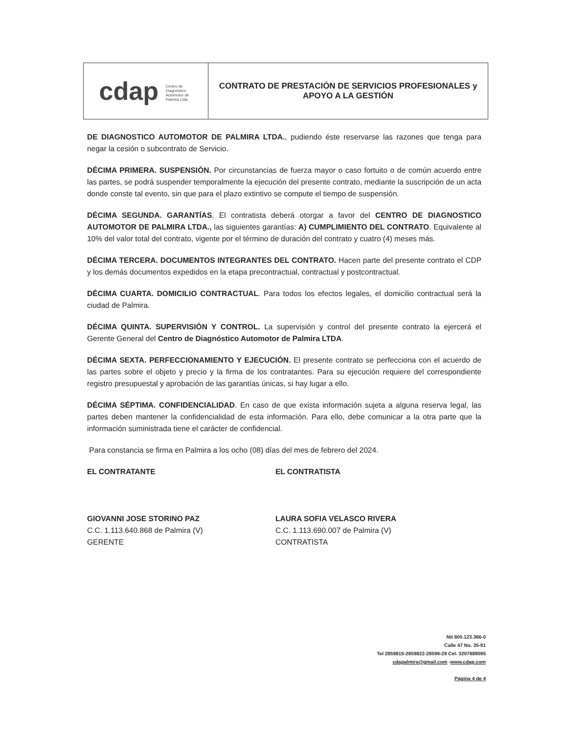| cdap Centro de Diagnóstico Automotor de Palmira Ltda. | CONTRATO DE PRESTACIÓN DE SERVICIOS PROFESIONALES y APOYO A LA GESTIÓN |
DE DIAGNOSTICO AUTOMOTOR DE PALMIRA LTDA., pudiendo éste reservarse las razones que tenga para negar la cesión o subcontrato de Servicio.
DÉCIMA PRIMERA. SUSPENSIÓN. Por circunstancias de fuerza mayor o caso fortuito o de común acuerdo entre las partes, se podrá suspender temporalmente la ejecución del presente contrato, mediante la suscripción de un acta donde conste tal evento, sin que para el plazo extintivo se compute el tiempo de suspensión.
DÉCIMA SEGUNDA. GARANTÍAS. El contratista deberá otorgar a favor del CENTRO DE DIAGNOSTICO AUTOMOTOR DE PALMIRA LTDA., las siguientes garantías: A) CUMPLIMIENTO DEL CONTRATO. Equivalente al 10% del valor total del contrato, vigente por el término de duración del contrato y cuatro (4) meses más.
DÉCIMA TERCERA. DOCUMENTOS INTEGRANTES DEL CONTRATO. Hacen parte del presente contrato el CDP y los demás documentos expedidos en la etapa precontractual, contractual y postcontractual.
DÉCIMA CUARTA. DOMICILIO CONTRACTUAL. Para todos los efectos legales, el domicilio contractual será la ciudad de Palmira.
DÉCIMA QUINTA. SUPERVISIÓN Y CONTROL. La supervisión y control del presente contrato la ejercerá el Gerente General del Centro de Diagnóstico Automotor de Palmira LTDA.
DÉCIMA SEXTA. PERFECCIONAMIENTO Y EJECUCIÓN. El presente contrato se perfecciona con el acuerdo de las partes sobre el objeto y precio y la firma de los contratantes. Para su ejecución requiere del correspondiente registro presupuestal y aprobación de las garantías únicas, si hay lugar a ello.
DÉCIMA SÉPTIMA. CONFIDENCIALIDAD. En caso de que exista información sujeta a alguna reserva legal, las partes deben mantener la confidencialidad de esta información. Para ello, debe comunicar a la otra parte que la información suministrada tiene el carácter de confidencial.
Para constancia se firma en Palmira a los ocho (08) días del mes de febrero del 2024.
EL CONTRATANTE
GIOVANNI JOSE STORINO PAZ
C.C. 1.113.640.868 de Palmira (V)
GERENTE
EL CONTRATISTA
LAURA SOFIA VELASCO RIVERA
C.C. 1.113.690.007 de Palmira (V)
CONTRATISTA
Nit 800.123.366-0
Calle 47 No. 35-91
Tel 2859815-2859822-28598-28 Cel. 3207889095
cdapalmira@gmail.com -www.cdap.com
Página 4 de 4